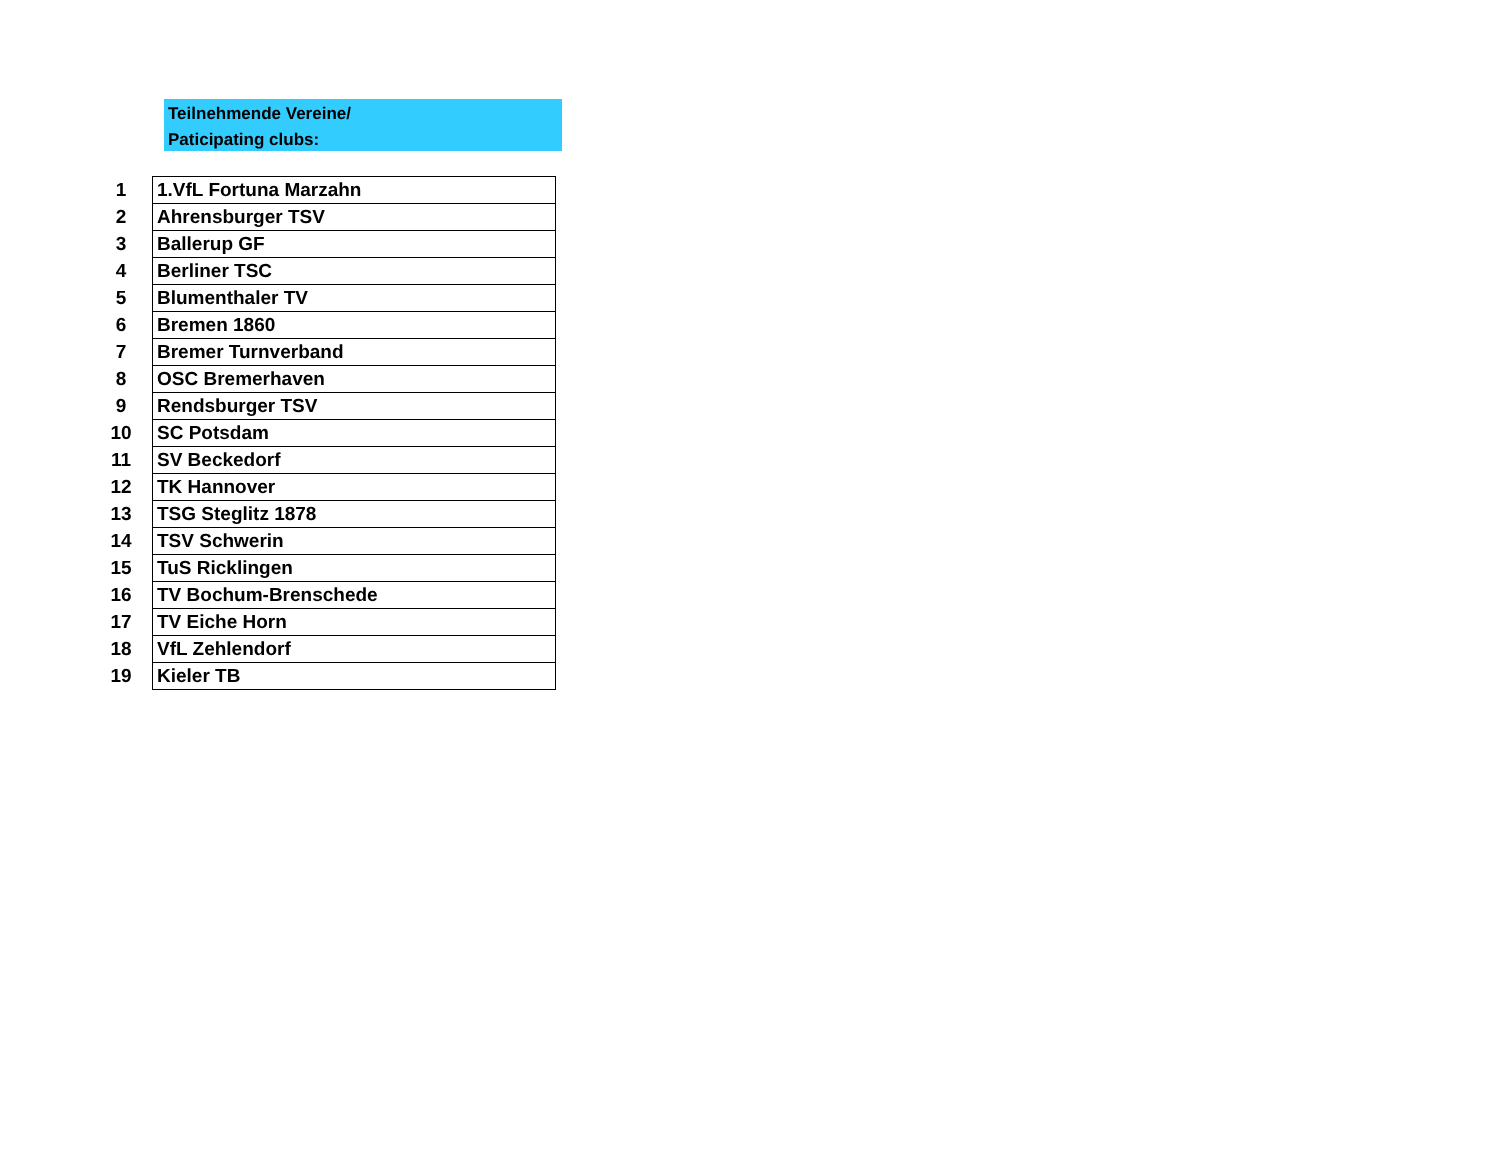Teilnehmende Vereine/
Paticipating clubs:
| 1 | 1.VfL Fortuna Marzahn |
| 2 | Ahrensburger TSV |
| 3 | Ballerup GF |
| 4 | Berliner TSC |
| 5 | Blumenthaler TV |
| 6 | Bremen 1860 |
| 7 | Bremer Turnverband |
| 8 | OSC Bremerhaven |
| 9 | Rendsburger TSV |
| 10 | SC Potsdam |
| 11 | SV Beckedorf |
| 12 | TK Hannover |
| 13 | TSG Steglitz 1878 |
| 14 | TSV Schwerin |
| 15 | TuS Ricklingen |
| 16 | TV Bochum-Brenschede |
| 17 | TV Eiche Horn |
| 18 | VfL Zehlendorf |
| 19 | Kieler TB |